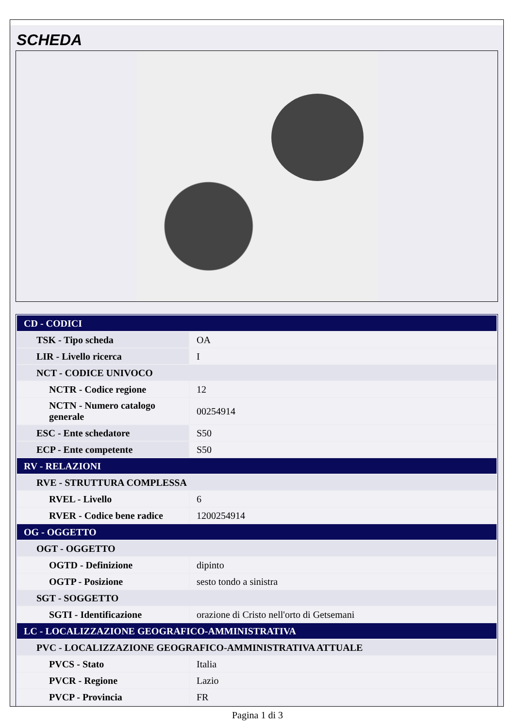SCHEDA
| CD - CODICI | |
| TSK - Tipo scheda | OA |
| LIR - Livello ricerca | I |
| NCT - CODICE UNIVOCO | |
| NCTR - Codice regione | 12 |
| NCTN - Numero catalogo generale | 00254914 |
| ESC - Ente schedatore | S50 |
| ECP - Ente competente | S50 |
| RV - RELAZIONI | |
| RVE - STRUTTURA COMPLESSA | |
| RVEL - Livello | 6 |
| RVER - Codice bene radice | 1200254914 |
| OG - OGGETTO | |
| OGT - OGGETTO | |
| OGTD - Definizione | dipinto |
| OGTP - Posizione | sesto tondo a sinistra |
| SGT - SOGGETTO | |
| SGTI - Identificazione | orazione di Cristo nell'orto di Getsemani |
| LC - LOCALIZZAZIONE GEOGRAFICO-AMMINISTRATIVA | |
| PVC - LOCALIZZAZIONE GEOGRAFICO-AMMINISTRATIVA ATTUALE | |
| PVCS - Stato | Italia |
| PVCR - Regione | Lazio |
| PVCP - Provincia | FR |
Pagina 1 di 3